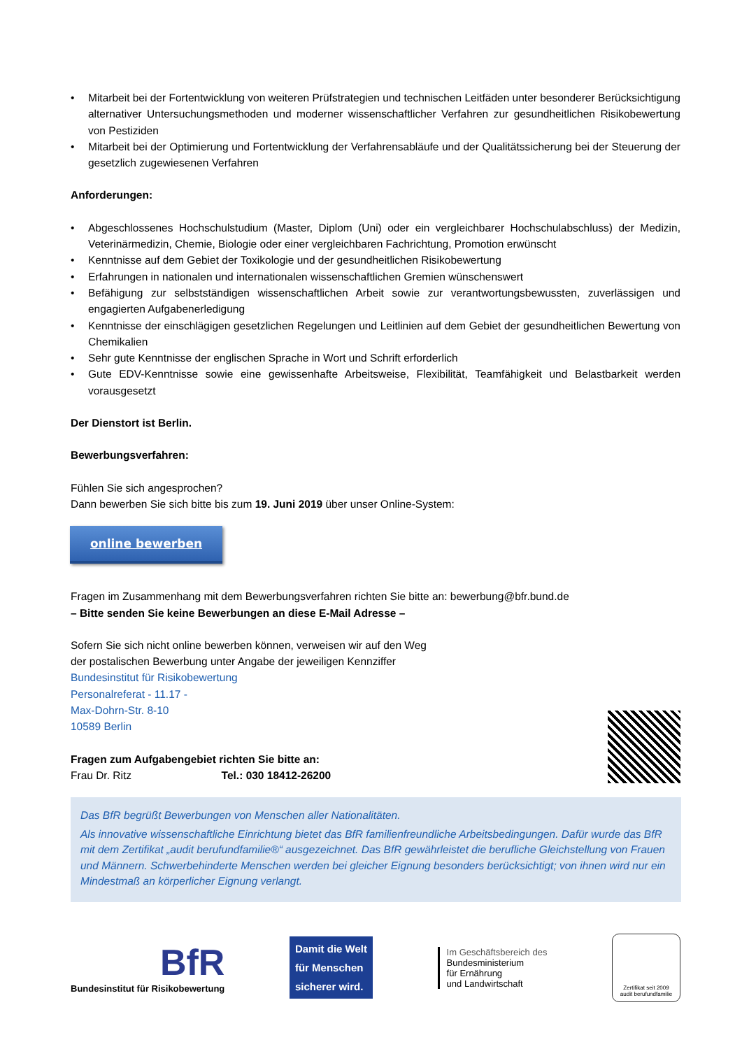• Mitarbeit bei der Fortentwicklung von weiteren Prüfstrategien und technischen Leitfäden unter besonderer Berücksichtigung alternativer Untersuchungsmethoden und moderner wissenschaftlicher Verfahren zur gesundheitlichen Risikobewertung von Pestiziden
• Mitarbeit bei der Optimierung und Fortentwicklung der Verfahrensabläufe und der Qualitätssicherung bei der Steuerung der gesetzlich zugewiesenen Verfahren
Anforderungen:
• Abgeschlossenes Hochschulstudium (Master, Diplom (Uni) oder ein vergleichbarer Hochschulabschluss) der Medizin, Veterinärmedizin, Chemie, Biologie oder einer vergleichbaren Fachrichtung, Promotion erwünscht
• Kenntnisse auf dem Gebiet der Toxikologie und der gesundheitlichen Risikobewertung
• Erfahrungen in nationalen und internationalen wissenschaftlichen Gremien wünschenswert
• Befähigung zur selbstständigen wissenschaftlichen Arbeit sowie zur verantwortungsbewussten, zuverlässigen und engagierten Aufgabenerledigung
• Kenntnisse der einschlägigen gesetzlichen Regelungen und Leitlinien auf dem Gebiet der gesundheitlichen Bewertung von Chemikalien
• Sehr gute Kenntnisse der englischen Sprache in Wort und Schrift erforderlich
• Gute EDV-Kenntnisse sowie eine gewissenhafte Arbeitsweise, Flexibilität, Teamfähigkeit und Belastbarkeit werden vorausgesetzt
Der Dienstort ist Berlin.
Bewerbungsverfahren:
Fühlen Sie sich angesprochen?
Dann bewerben Sie sich bitte bis zum 19. Juni 2019 über unser Online-System:
online bewerben
Fragen im Zusammenhang mit dem Bewerbungsverfahren richten Sie bitte an: bewerbung@bfr.bund.de
– Bitte senden Sie keine Bewerbungen an diese E-Mail Adresse –
Sofern Sie sich nicht online bewerben können, verweisen wir auf den Weg
der postalischen Bewerbung unter Angabe der jeweiligen Kennziffer
Bundesinstitut für Risikobewertung
Personalreferat - 11.17 -
Max-Dohrn-Str. 8-10
10589 Berlin
Fragen zum Aufgabengebiet richten Sie bitte an:
Frau Dr. Ritz Tel.: 030 18412-26200
Das BfR begrüßt Bewerbungen von Menschen aller Nationalitäten.
Als innovative wissenschaftliche Einrichtung bietet das BfR familienfreundliche Arbeitsbedingungen. Dafür wurde das BfR mit dem Zertifikat „audit berufundfamilie®“ ausgezeichnet. Das BfR gewährleistet die berufliche Gleichstellung von Frauen und Männern. Schwerbehinderte Menschen werden bei gleicher Eignung besonders berücksichtigt; von ihnen wird nur ein Mindestmaß an körperlicher Eignung verlangt.
BfR
Bundesinstitut für Risikobewertung
Damit die Welt
für Menschen
sicherer wird.
Im Geschäftsbereich des
Bundesministerium
für Ernährung
und Landwirtschaft
Zertifikat seit 2009
audit berufundfamilie